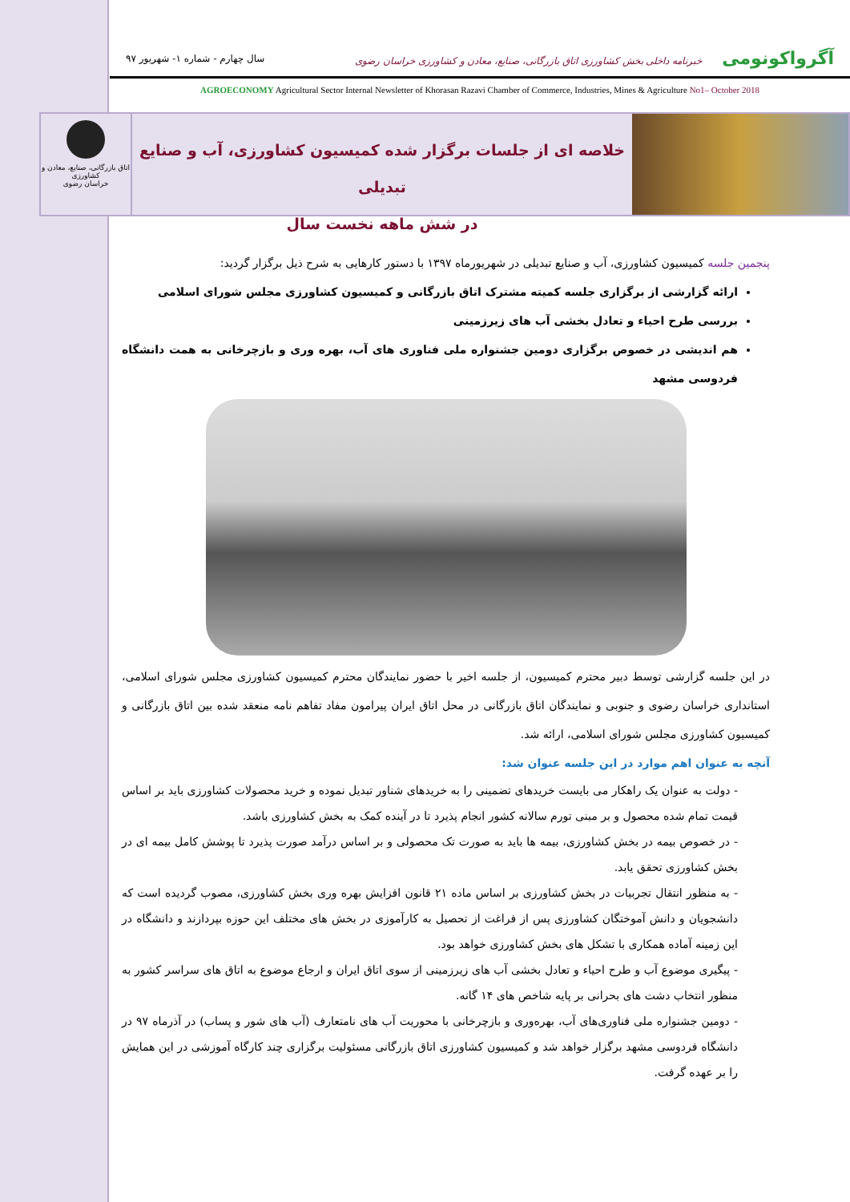آگرواکونومی خبرنامه داخلی بخش کشاورزی اتاق بازرگانی، صنایع، معادن و کشاورزی خراسان رضوی
سال چهارم - شماره ۱- شهریور ۹۷
AGROECONOMY Agricultural Sector Internal Newsletter of Khorasan Razavi Chamber of Commerce, Industries, Mines & Agriculture No1– October 2018
خلاصه ای از جلسات برگزار شده کمیسیون کشاورزی، آب و صنایع تبدیلی
در شش ماهه نخست سال
اتاق بازرگانی، صنایع، معادن و کشاورزی
خراسان رضوی
پنجمین جلسه کمیسیون کشاورزی، آب و صنایع تبدیلی در شهریورماه ۱۳۹۷ با دستور کارهایی به شرح ذیل برگزار گردید:
ارائه گزارشی از برگزاری جلسه کمیته مشترک اتاق بازرگانی و کمیسیون کشاورزی مجلس شورای اسلامی
بررسی طرح احیاء و تعادل بخشی آب های زیرزمینی
هم اندیشی در خصوص برگزاری دومین جشنواره ملی فناوری های آب، بهره وری و بازچرخانی به همت دانشگاه فردوسی مشهد
در این جلسه گزارشی توسط دبیر محترم کمیسیون، از جلسه اخیر با حضور نمایندگان محترم کمیسیون کشاورزی مجلس شورای اسلامی، استانداری خراسان رضوی و جنوبی و نمایندگان اتاق بازرگانی در محل اتاق ایران پیرامون مفاد تفاهم نامه منعقد شده بین اتاق بازرگانی و کمیسیون کشاورزی مجلس شورای اسلامی، ارائه شد.
آنچه به عنوان اهم موارد در این جلسه عنوان شد:
- دولت به عنوان یک راهکار می بایست خریدهای تضمینی را به خریدهای شناور تبدیل نموده و خرید محصولات کشاورزی باید بر اساس قیمت تمام شده محصول و بر مبنی تورم سالانه کشور انجام پذیرد تا در آینده کمک به بخش کشاورزی باشد.
- در خصوص بیمه در بخش کشاورزی، بیمه ها باید به صورت تک محصولی و بر اساس درآمد صورت پذیرد تا پوشش کامل بیمه ای در بخش کشاورزی تحقق یابد.
- به منظور انتقال تجربیات در بخش کشاورزی بر اساس ماده ۲۱ قانون افزایش بهره وری بخش کشاورزی، مصوب گردیده است که دانشجویان و دانش آموختگان کشاورزی پس از فراغت از تحصیل به کارآموزی در بخش های مختلف این حوزه بپردازند و دانشگاه در این زمینه آماده همکاری با تشکل های بخش کشاورزی خواهد بود.
- پیگیری موضوع آب و طرح احیاء و تعادل بخشی آب های زیرزمینی از سوی اتاق ایران و ارجاع موضوع به اتاق های سراسر کشور به منظور انتخاب دشت های بحرانی بر پایه شاخص های ۱۴ گانه.
- دومین جشنواره ملی فناوری‌های آب، بهره‌وری و بازچرخانی با محوریت آب های نامتعارف (آب های شور و پساب) در آذرماه ۹۷ در دانشگاه فردوسی مشهد برگزار خواهد شد و کمیسیون کشاورزی اتاق بازرگانی مسئولیت برگزاری چند کارگاه آموزشی در این همایش را بر عهده گرفت.